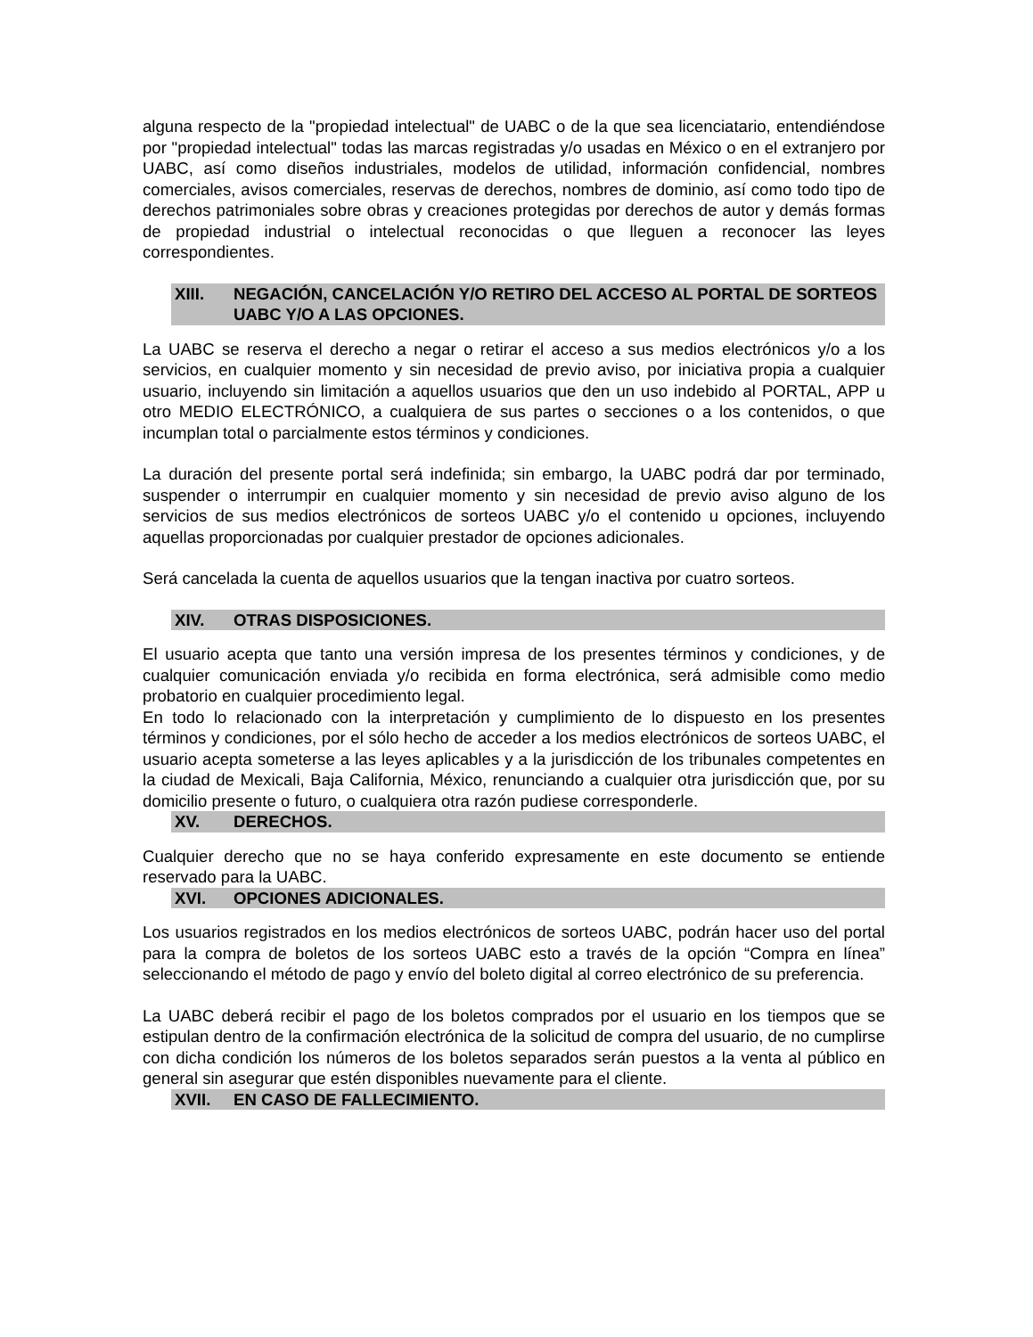alguna respecto de la "propiedad intelectual" de UABC o de la que sea licenciatario, entendiéndose por "propiedad intelectual" todas las marcas registradas y/o usadas en México o en el extranjero por UABC, así como diseños industriales, modelos de utilidad, información confidencial, nombres comerciales, avisos comerciales, reservas de derechos, nombres de dominio, así como todo tipo de derechos patrimoniales sobre obras y creaciones protegidas por derechos de autor y demás formas de propiedad industrial o intelectual reconocidas o que lleguen a reconocer las leyes correspondientes.
XIII. NEGACIÓN, CANCELACIÓN Y/O RETIRO DEL ACCESO AL PORTAL DE SORTEOS UABC Y/O A LAS OPCIONES.
La UABC se reserva el derecho a negar o retirar el acceso a sus medios electrónicos y/o a los servicios, en cualquier momento y sin necesidad de previo aviso, por iniciativa propia a cualquier usuario, incluyendo sin limitación a aquellos usuarios que den un uso indebido al PORTAL, APP u otro MEDIO ELECTRÓNICO, a cualquiera de sus partes o secciones o a los contenidos, o que incumplan total o parcialmente estos términos y condiciones.
La duración del presente portal será indefinida; sin embargo, la UABC podrá dar por terminado, suspender o interrumpir en cualquier momento y sin necesidad de previo aviso alguno de los servicios de sus medios electrónicos de sorteos UABC y/o el contenido u opciones, incluyendo aquellas proporcionadas por cualquier prestador de opciones adicionales.
Será cancelada la cuenta de aquellos usuarios que la tengan inactiva por cuatro sorteos.
XIV. OTRAS DISPOSICIONES.
El usuario acepta que tanto una versión impresa de los presentes términos y condiciones, y de cualquier comunicación enviada y/o recibida en forma electrónica, será admisible como medio probatorio en cualquier procedimiento legal.
En todo lo relacionado con la interpretación y cumplimiento de lo dispuesto en los presentes términos y condiciones, por el sólo hecho de acceder a los medios electrónicos de sorteos UABC, el usuario acepta someterse a las leyes aplicables y a la jurisdicción de los tribunales competentes en la ciudad de Mexicali, Baja California, México, renunciando a cualquier otra jurisdicción que, por su domicilio presente o futuro, o cualquiera otra razón pudiese corresponderle.
XV. DERECHOS.
Cualquier derecho que no se haya conferido expresamente en este documento se entiende reservado para la UABC.
XVI. OPCIONES ADICIONALES.
Los usuarios registrados en los medios electrónicos de sorteos UABC, podrán hacer uso del portal para la compra de boletos de los sorteos UABC esto a través de la opción “Compra en línea” seleccionando el método de pago y envío del boleto digital al correo electrónico de su preferencia.
La UABC deberá recibir el pago de los boletos comprados por el usuario en los tiempos que se estipulan dentro de la confirmación electrónica de la solicitud de compra del usuario, de no cumplirse con dicha condición los números de los boletos separados serán puestos a la venta al público en general sin asegurar que estén disponibles nuevamente para el cliente.
XVII. EN CASO DE FALLECIMIENTO.